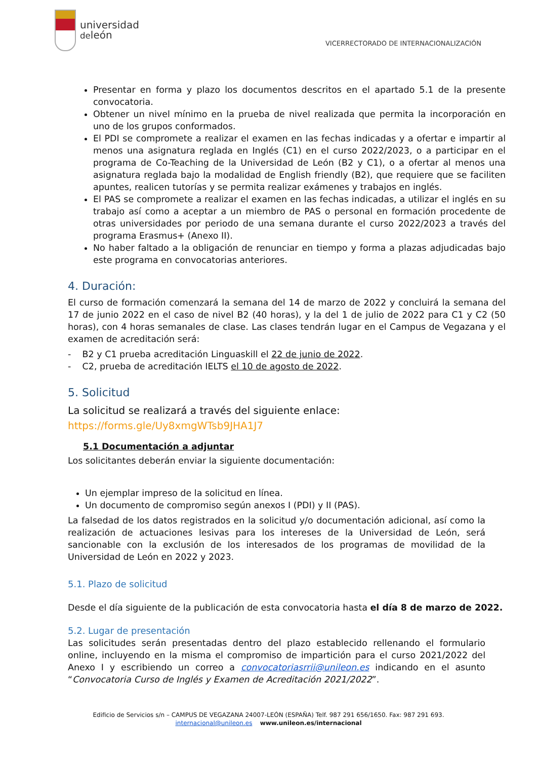universidad
deleón
VICERRECTORADO DE INTERNACIONALIZACIÓN
Presentar en forma y plazo los documentos descritos en el apartado 5.1 de la presente convocatoria.
Obtener un nivel mínimo en la prueba de nivel realizada que permita la incorporación en uno de los grupos conformados.
El PDI se compromete a realizar el examen en las fechas indicadas y a ofertar e impartir al menos una asignatura reglada en Inglés (C1) en el curso 2022/2023, o a participar en el programa de Co-Teaching de la Universidad de León (B2 y C1), o a ofertar al menos una asignatura reglada bajo la modalidad de English friendly (B2), que requiere que se faciliten apuntes, realicen tutorías y se permita realizar exámenes y trabajos en inglés.
El PAS se compromete a realizar el examen en las fechas indicadas, a utilizar el inglés en su trabajo así como a aceptar a un miembro de PAS o personal en formación procedente de otras universidades por periodo de una semana durante el curso 2022/2023 a través del programa Erasmus+ (Anexo II).
No haber faltado a la obligación de renunciar en tiempo y forma a plazas adjudicadas bajo este programa en convocatorias anteriores.
4. Duración:
El curso de formación comenzará la semana del 14 de marzo de 2022 y concluirá la semana del 17 de junio 2022 en el caso de nivel B2 (40 horas), y la del 1 de julio de 2022 para C1 y C2 (50 horas), con 4 horas semanales de clase. Las clases tendrán lugar en el Campus de Vegazana y el examen de acreditación será:
- B2 y C1 prueba acreditación Linguaskill el 22 de junio de 2022.
- C2, prueba de acreditación IELTS el 10 de agosto de 2022.
5. Solicitud
La solicitud se realizará a través del siguiente enlace:
https://forms.gle/Uy8xmgWTsb9JHA1J7
5.1 Documentación a adjuntar
Los solicitantes deberán enviar la siguiente documentación:
Un ejemplar impreso de la solicitud en línea.
Un documento de compromiso según anexos I (PDI) y II (PAS).
La falsedad de los datos registrados en la solicitud y/o documentación adicional, así como la realización de actuaciones lesivas para los intereses de la Universidad de León, será sancionable con la exclusión de los interesados de los programas de movilidad de la Universidad de León en 2022 y 2023.
5.1. Plazo de solicitud
Desde el día siguiente de la publicación de esta convocatoria hasta el día 8 de marzo de 2022.
5.2. Lugar de presentación
Las solicitudes serán presentadas dentro del plazo establecido rellenando el formulario online, incluyendo en la misma el compromiso de impartición para el curso 2021/2022 del Anexo I y escribiendo un correo a convocatoriasrrii@unileon.es indicando en el asunto “Convocatoria Curso de Inglés y Examen de Acreditación 2021/2022”.
Edificio de Servicios s/n – CAMPUS DE VEGAZANA 24007-LEÓN (ESPAÑA) Telf. 987 291 656/1650. Fax: 987 291 693.
internacional@unileon.es www.unileon.es/internacional